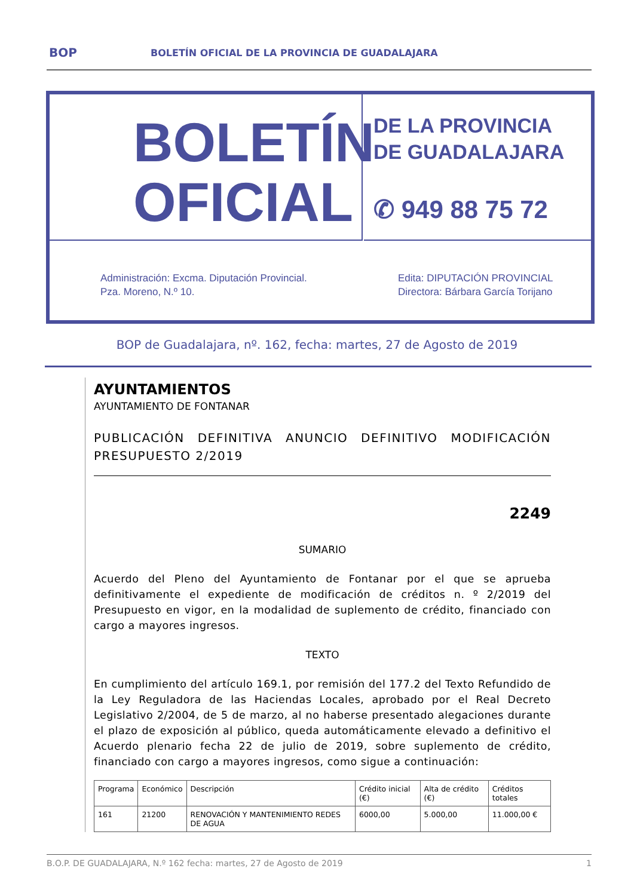BOP BOLETÍN OFICIAL DE LA PROVINCIA DE GUADALAJARA
BOLETÍN
OFICIAL
DE LA PROVINCIA
DE GUADALAJARA
✆ 949 88 75 72
Administración: Excma. Diputación Provincial.
Pza. Moreno, N.º 10.
Edita: DIPUTACIÓN PROVINCIAL
Directora: Bárbara García Torijano
BOP de Guadalajara, nº. 162, fecha: martes, 27 de Agosto de 2019
AYUNTAMIENTOS
AYUNTAMIENTO DE FONTANAR
PUBLICACIÓN DEFINITIVA ANUNCIO DEFINITIVO MODIFICACIÓN PRESUPUESTO 2/2019
2249
SUMARIO
Acuerdo del Pleno del Ayuntamiento de Fontanar por el que se aprueba definitivamente el expediente de modificación de créditos n. º 2/2019 del Presupuesto en vigor, en la modalidad de suplemento de crédito, financiado con cargo a mayores ingresos.
TEXTO
En cumplimiento del artículo 169.1, por remisión del 177.2 del Texto Refundido de la Ley Reguladora de las Haciendas Locales, aprobado por el Real Decreto Legislativo 2/2004, de 5 de marzo, al no haberse presentado alegaciones durante el plazo de exposición al público, queda automáticamente elevado a definitivo el Acuerdo plenario fecha 22 de julio de 2019, sobre suplemento de crédito, financiado con cargo a mayores ingresos, como sigue a continuación:
| Programa | Económico | Descripción | Crédito inicial (€) | Alta de crédito (€) | Créditos totales |
| 161 | 21200 | RENOVACIÓN Y MANTENIMIENTO REDES DE AGUA | 6000,00 | 5.000,00 | 11.000,00 € |
B.O.P. DE GUADALAJARA, N.º 162 fecha: martes, 27 de Agosto de 2019 1